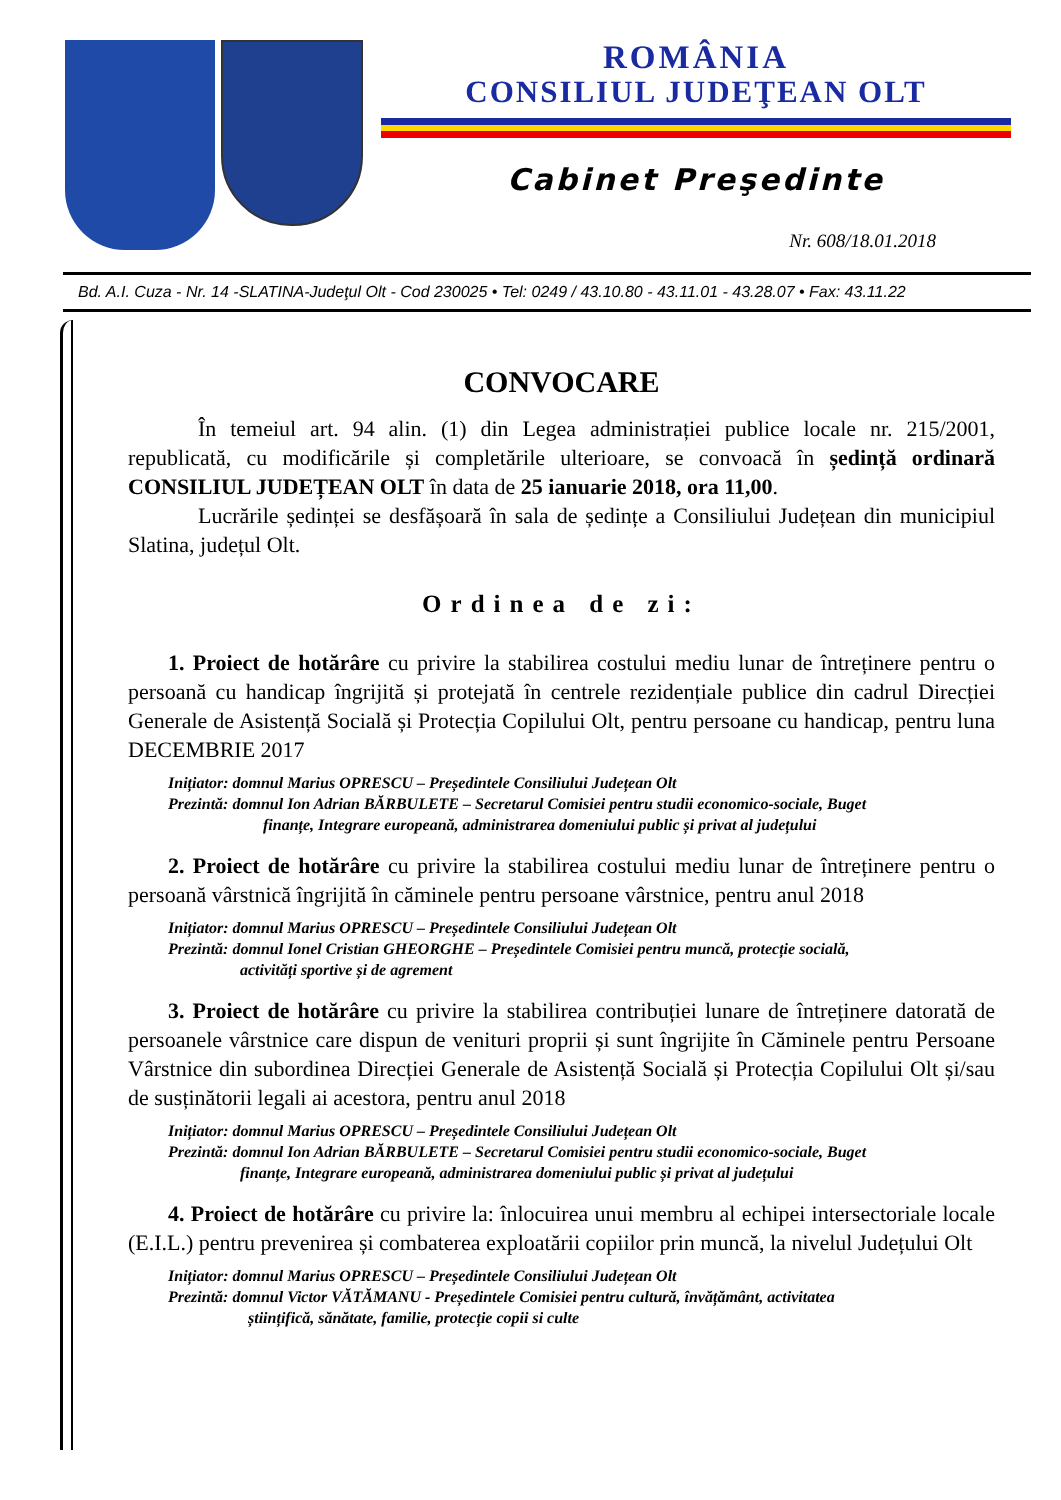ROMÂNIA
CONSILIUL JUDEŢEAN OLT
Cabinet Preşedinte
Nr. 608/18.01.2018
Bd. A.I. Cuza - Nr. 14 -SLATINA-Judeţul Olt - Cod 230025 • Tel: 0249 / 43.10.80 - 43.11.01 - 43.28.07 • Fax: 43.11.22
CONVOCARE
În temeiul art. 94 alin. (1) din Legea administrației publice locale nr. 215/2001, republicată, cu modificările și completările ulterioare, se convoacă în ședință ordinară CONSILIUL JUDEȚEAN OLT în data de 25 ianuarie 2018, ora 11,00.
Lucrările ședinței se desfășoară în sala de ședințe a Consiliului Județean din municipiul Slatina, județul Olt.
Ordinea de zi:
1. Proiect de hotărâre cu privire la stabilirea costului mediu lunar de întreținere pentru o persoană cu handicap îngrijită și protejată în centrele rezidențiale publice din cadrul Direcției Generale de Asistență Socială și Protecția Copilului Olt, pentru persoane cu handicap, pentru luna DECEMBRIE 2017
Inițiator: domnul Marius OPRESCU – Președintele Consiliului Județean Olt
Prezintă: domnul Ion Adrian BĂRBULETE – Secretarul Comisiei pentru studii economico-sociale, Buget
finanțe, Integrare europeană, administrarea domeniului public și privat al județului
2. Proiect de hotărâre cu privire la stabilirea costului mediu lunar de întreținere pentru o persoană vârstnică îngrijită în căminele pentru persoane vârstnice, pentru anul 2018
Inițiator: domnul Marius OPRESCU – Președintele Consiliului Județean Olt
Prezintă: domnul Ionel Cristian GHEORGHE – Președintele Comisiei pentru muncă, protecție socială,
activități sportive și de agrement
3. Proiect de hotărâre cu privire la stabilirea contribuției lunare de întreținere datorată de persoanele vârstnice care dispun de venituri proprii și sunt îngrijite în Căminele pentru Persoane Vârstnice din subordinea Direcției Generale de Asistență Socială și Protecția Copilului Olt și/sau de susținătorii legali ai acestora, pentru anul 2018
Inițiator: domnul Marius OPRESCU – Președintele Consiliului Județean Olt
Prezintă: domnul Ion Adrian BĂRBULETE – Secretarul Comisiei pentru studii economico-sociale, Buget
finanțe, Integrare europeană, administrarea domeniului public și privat al județului
4. Proiect de hotărâre cu privire la: înlocuirea unui membru al echipei intersectoriale locale (E.I.L.) pentru prevenirea și combaterea exploatării copiilor prin muncă, la nivelul Județului Olt
Inițiator: domnul Marius OPRESCU – Președintele Consiliului Județean Olt
Prezintă: domnul Victor VĂTĂMANU - Președintele Comisiei pentru cultură, învățământ, activitatea
științifică, sănătate, familie, protecție copii si culte